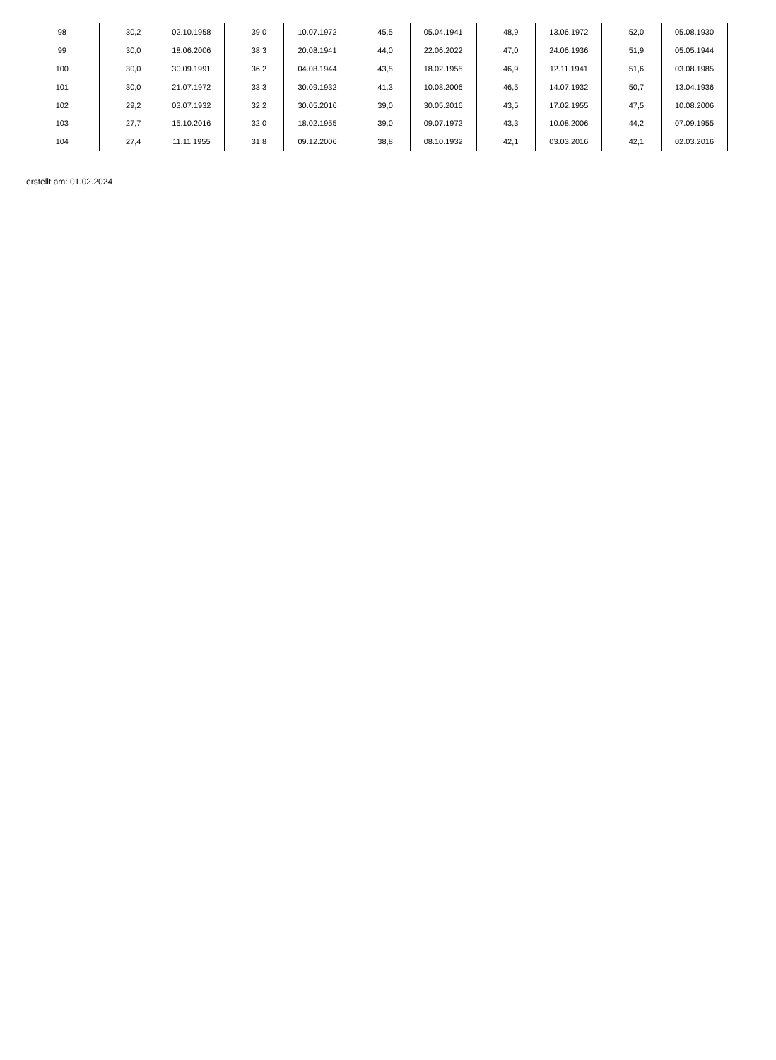| 98 | 30,2 | 02.10.1958 | 39,0 | 10.07.1972 | 45,5 | 05.04.1941 | 48,9 | 13.06.1972 | 52,0 | 05.08.1930 |
| 99 | 30,0 | 18.06.2006 | 38,3 | 20.08.1941 | 44,0 | 22.06.2022 | 47,0 | 24.06.1936 | 51,9 | 05.05.1944 |
| 100 | 30,0 | 30.09.1991 | 36,2 | 04.08.1944 | 43,5 | 18.02.1955 | 46,9 | 12.11.1941 | 51,6 | 03.08.1985 |
| 101 | 30,0 | 21.07.1972 | 33,3 | 30.09.1932 | 41,3 | 10.08.2006 | 46,5 | 14.07.1932 | 50,7 | 13.04.1936 |
| 102 | 29,2 | 03.07.1932 | 32,2 | 30.05.2016 | 39,0 | 30.05.2016 | 43,5 | 17.02.1955 | 47,5 | 10.08.2006 |
| 103 | 27,7 | 15.10.2016 | 32,0 | 18.02.1955 | 39,0 | 09.07.1972 | 43,3 | 10.08.2006 | 44,2 | 07.09.1955 |
| 104 | 27,4 | 11.11.1955 | 31,8 | 09.12.2006 | 38,8 | 08.10.1932 | 42,1 | 03.03.2016 | 42,1 | 02.03.2016 |
erstellt am: 01.02.2024